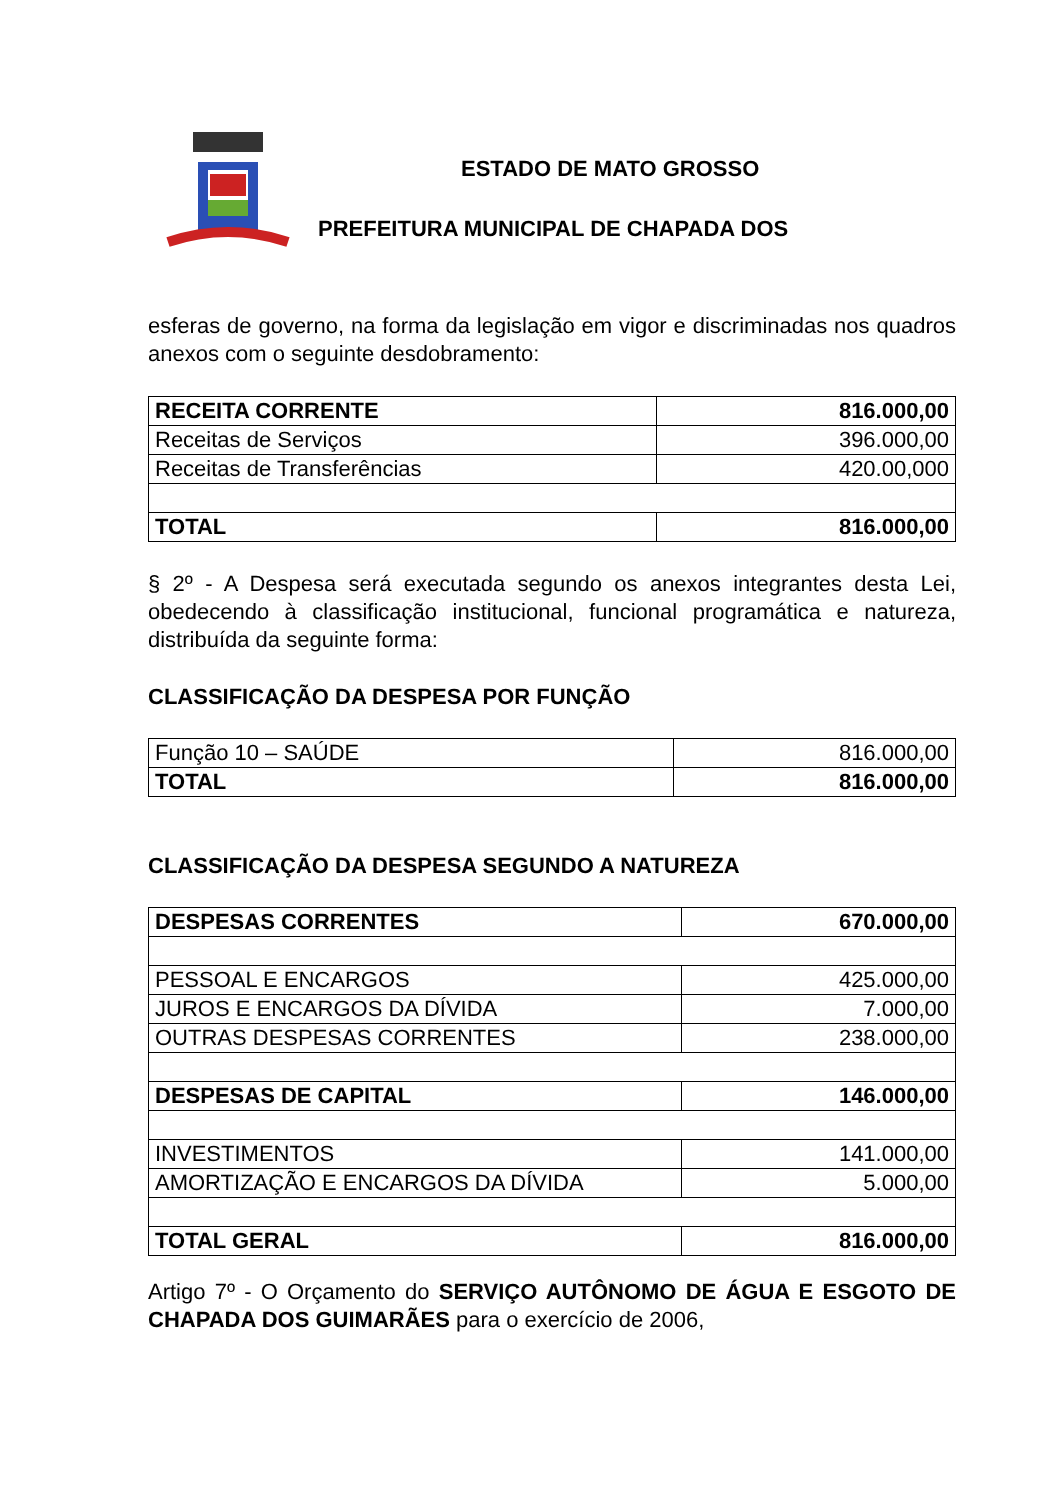ESTADO DE MATO GROSSO
PREFEITURA MUNICIPAL DE CHAPADA DOS
esferas de governo, na forma da legislação em vigor e discriminadas nos quadros anexos com o seguinte desdobramento:
| RECEITA CORRENTE | 816.000,00 |
| Receitas de Serviços | 396.000,00 |
| Receitas de Transferências | 420.00,000 |
| TOTAL | 816.000,00 |
§ 2º - A Despesa será executada segundo os anexos integrantes desta Lei, obedecendo à classificação institucional, funcional programática e natureza, distribuída da seguinte forma:
CLASSIFICAÇÃO DA DESPESA POR FUNÇÃO
| Função 10 – SAÚDE | 816.000,00 |
| TOTAL | 816.000,00 |
CLASSIFICAÇÃO DA DESPESA SEGUNDO A NATUREZA
| DESPESAS CORRENTES | 670.000,00 |
| PESSOAL E ENCARGOS | 425.000,00 |
| JUROS E ENCARGOS DA DÍVIDA | 7.000,00 |
| OUTRAS DESPESAS CORRENTES | 238.000,00 |
| DESPESAS DE CAPITAL | 146.000,00 |
| INVESTIMENTOS | 141.000,00 |
| AMORTIZAÇÃO E ENCARGOS DA DÍVIDA | 5.000,00 |
| TOTAL GERAL | 816.000,00 |
Artigo 7º - O Orçamento do SERVIÇO AUTÔNOMO DE ÁGUA E ESGOTO DE CHAPADA DOS GUIMARÃES para o exercício de 2006,